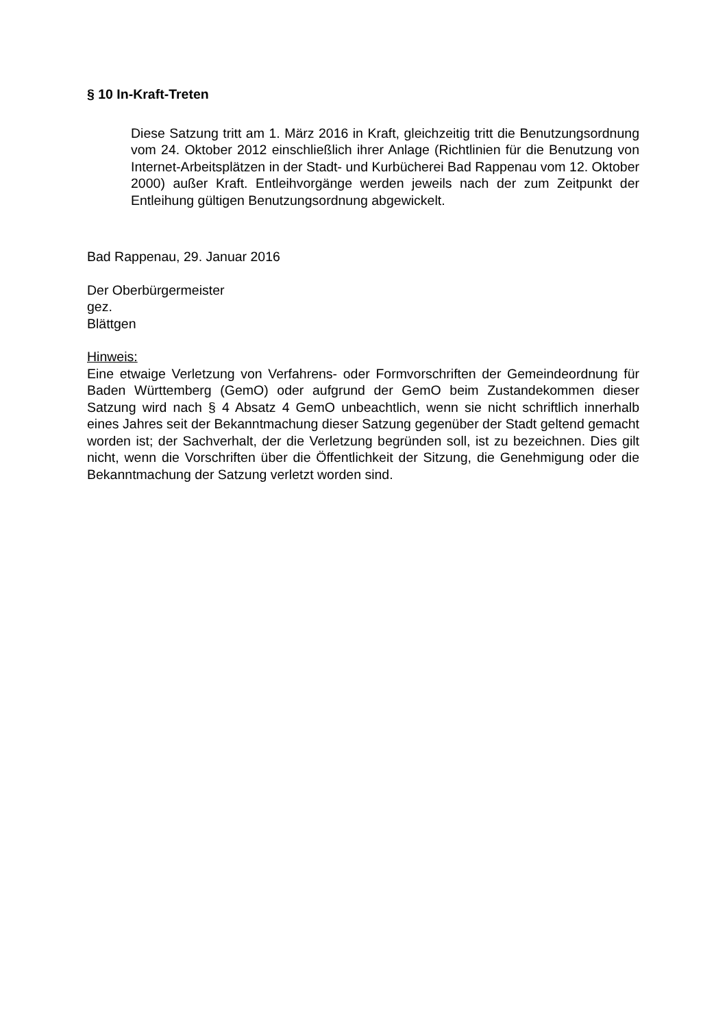§ 10 In-Kraft-Treten
Diese Satzung tritt am 1. März 2016 in Kraft, gleichzeitig tritt die Benutzungsordnung vom 24. Oktober 2012 einschließlich ihrer Anlage (Richtlinien für die Benutzung von Internet-Arbeitsplätzen in der Stadt- und Kurbücherei Bad Rappenau vom 12. Oktober 2000) außer Kraft. Entleihvorgänge werden jeweils nach der zum Zeitpunkt der Entleihung gültigen Benutzungsordnung abgewickelt.
Bad Rappenau, 29. Januar 2016
Der Oberbürgermeister
gez.
Blättgen
Hinweis:
Eine etwaige Verletzung von Verfahrens- oder Formvorschriften der Gemeindeordnung für Baden Württemberg (GemO) oder aufgrund der GemO beim Zustandekommen dieser Satzung wird nach § 4 Absatz 4 GemO unbeachtlich, wenn sie nicht schriftlich innerhalb eines Jahres seit der Bekanntmachung dieser Satzung gegenüber der Stadt geltend gemacht worden ist; der Sachverhalt, der die Verletzung begründen soll, ist zu bezeichnen. Dies gilt nicht, wenn die Vorschriften über die Öffentlichkeit der Sitzung, die Genehmigung oder die Bekanntmachung der Satzung verletzt worden sind.